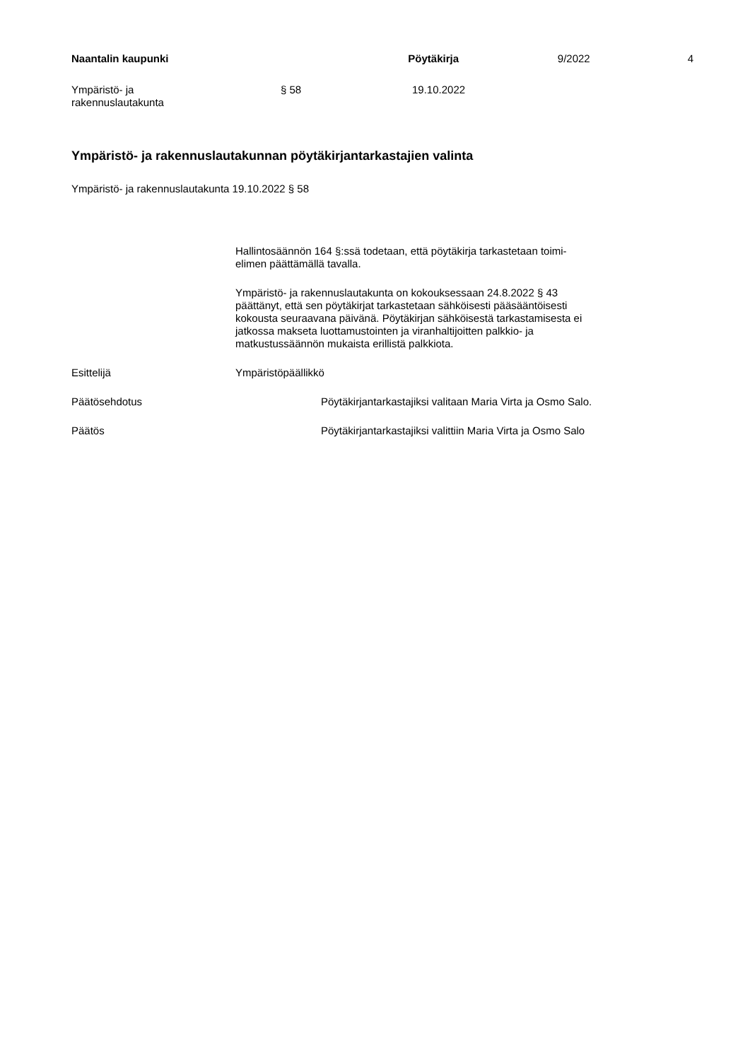Naantalin kaupunki Pöytäkirja 9/2022 4
Ympäristö- ja
rakennuslautakunta
§ 58 19.10.2022
Ympäristö- ja rakennuslautakunnan pöytäkirjantarkastajien valinta
Ympäristö- ja rakennuslautakunta 19.10.2022 § 58
Hallintosäännön 164 §:ssä todetaan, että pöytäkirja tarkastetaan toimi-
elimen päättämällä tavalla.
Ympäristö- ja rakennuslautakunta on kokouksessaan 24.8.2022 § 43
päättänyt, että sen pöytäkirjat tarkastetaan sähköisesti pääsääntöisesti
kokousta seuraavana päivänä. Pöytäkirjan sähköisestä tarkastamisesta ei
jatkossa makseta luottamustointen ja viranhaltijoitten palkkio- ja
matkustussäännön mukaista erillistä palkkiota.
Esittelijä Ympäristöpäällikkö
Päätösehdotus Pöytäkirjantarkastajiksi valitaan Maria Virta ja Osmo Salo.
Päätös Pöytäkirjantarkastajiksi valittiin Maria Virta ja Osmo Salo